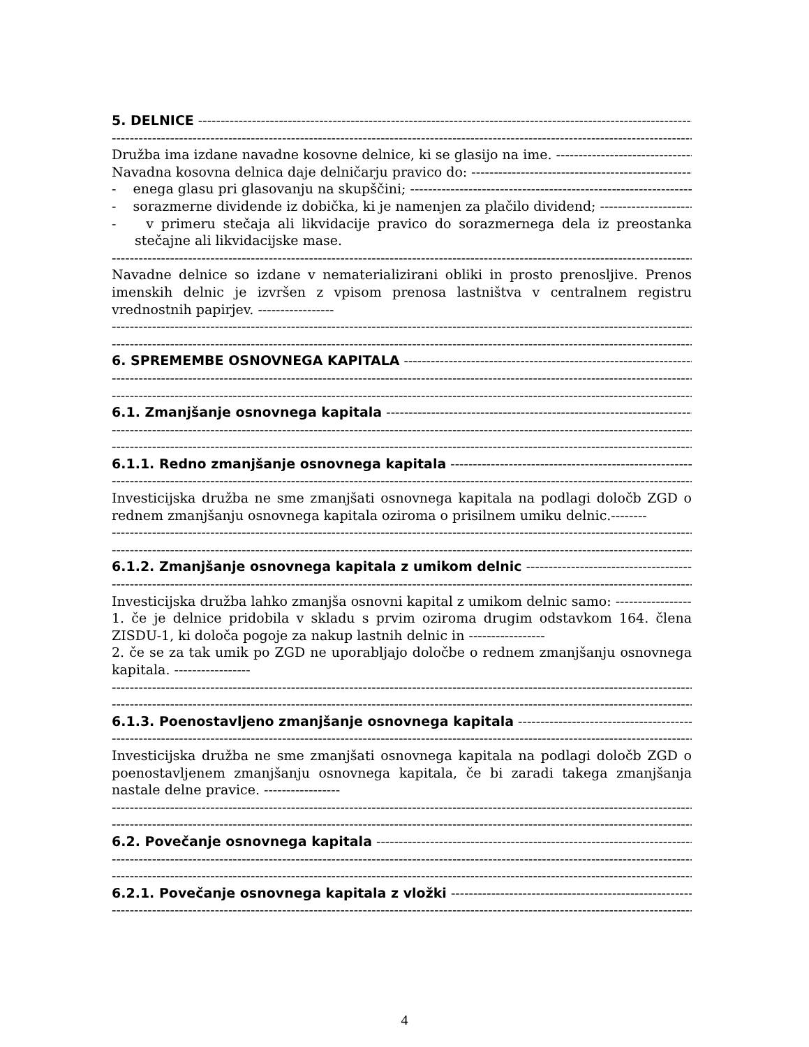5. DELNICE
Družba ima izdane navadne kosovne delnice, ki se glasijo na ime.
Navadna kosovna delnica daje delničarju pravico do:
- enega glasu pri glasovanju na skupščini;
- sorazmerne dividende iz dobička, ki je namenjen za plačilo dividend;
- v primeru stečaja ali likvidacije pravico do sorazmernega dela iz preostanka stečajne ali likvidacijske mase.
Navadne delnice so izdane v nematerializirani obliki in prosto prenosljive. Prenos imenskih delnic je izvršen z vpisom prenosa lastništva v centralnem registru vrednostnih papirjev. -----------------
6. SPREMEMBE OSNOVNEGA KAPITALA
6.1. Zmanjšanje osnovnega kapitala
6.1.1. Redno zmanjšanje osnovnega kapitala
Investicijska družba ne sme zmanjšati osnovnega kapitala na podlagi določb ZGD o rednem zmanjšanju osnovnega kapitala oziroma o prisilnem umiku delnic.--------
6.1.2. Zmanjšanje osnovnega kapitala z umikom delnic
Investicijska družba lahko zmanjša osnovni kapital z umikom delnic samo:
1. če je delnice pridobila v skladu s prvim oziroma drugim odstavkom 164. člena ZISDU-1, ki določa pogoje za nakup lastnih delnic in -----------------
2. če se za tak umik po ZGD ne uporabljajo določbe o rednem zmanjšanju osnovnega kapitala. -----------------
6.1.3. Poenostavljeno zmanjšanje osnovnega kapitala
Investicijska družba ne sme zmanjšati osnovnega kapitala na podlagi določb ZGD o poenostavljenem zmanjšanju osnovnega kapitala, če bi zaradi takega zmanjšanja nastale delne pravice. -----------------
6.2. Povečanje osnovnega kapitala
6.2.1. Povečanje osnovnega kapitala z vložki
4